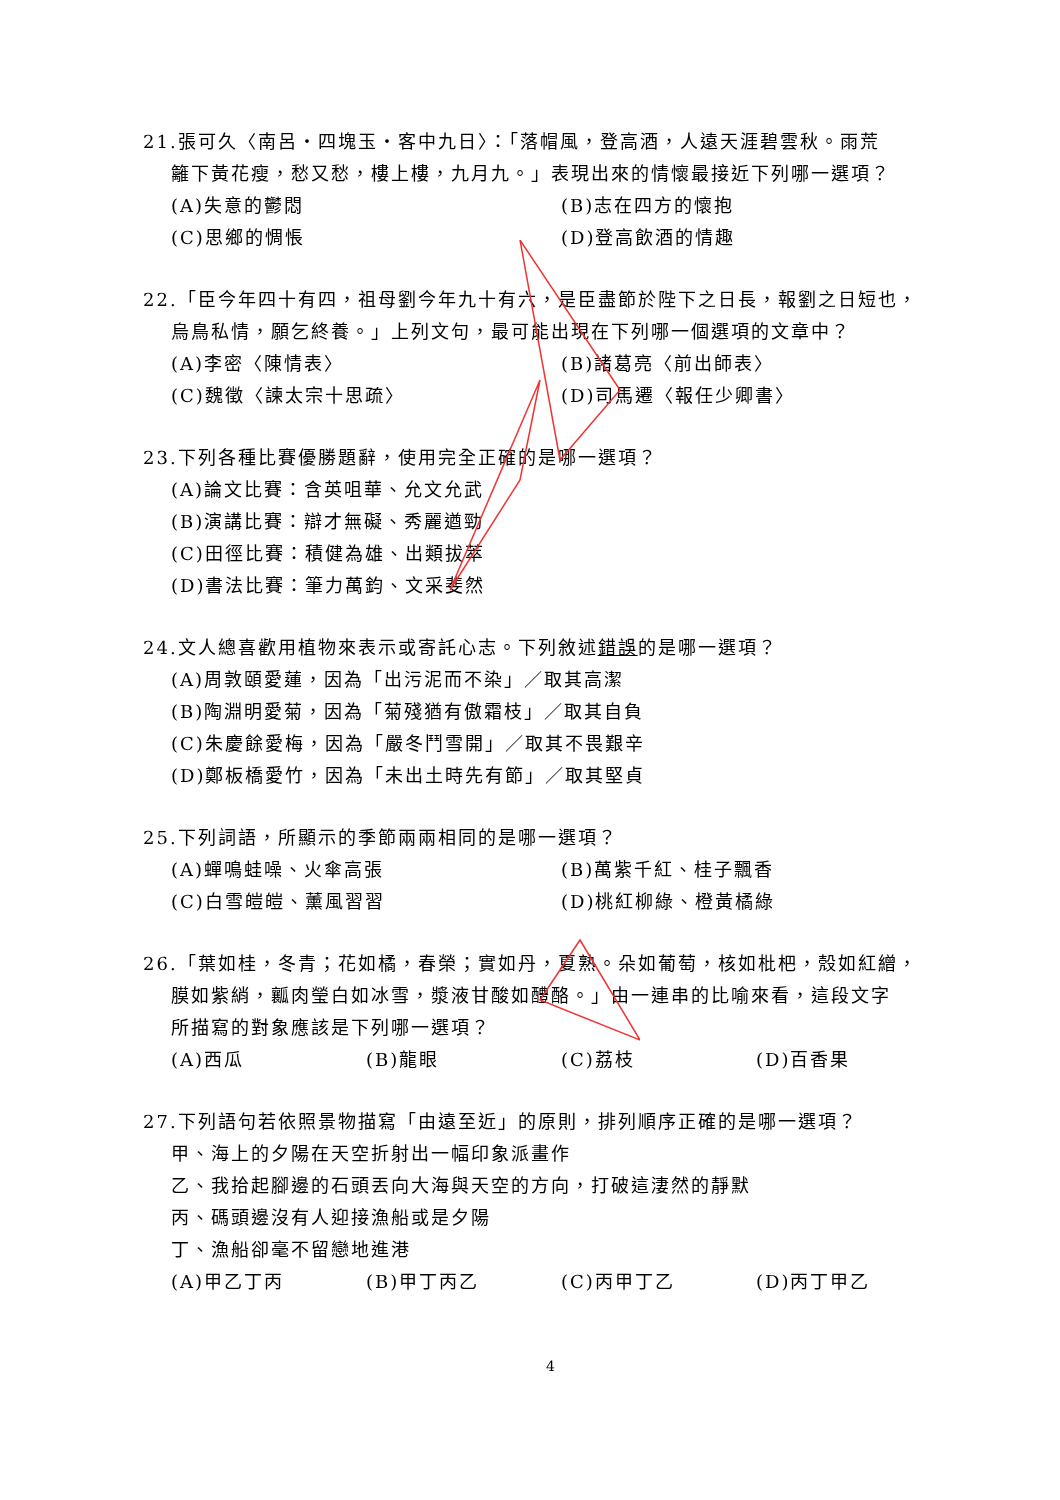21.張可久〈南呂・四塊玉・客中九日〉：「落帽風，登高酒，人遠天涯碧雲秋。雨荒
籬下黃花瘦，愁又愁，樓上樓，九月九。」表現出來的情懷最接近下列哪一選項？
(A)失意的鬱悶 (B)志在四方的懷抱
(C)思鄉的惆悵 (D)登高飲酒的情趣
22.「臣今年四十有四，祖母劉今年九十有六，是臣盡節於陛下之日長，報劉之日短也，
烏鳥私情，願乞終養。」上列文句，最可能出現在下列哪一個選項的文章中？
(A)李密〈陳情表〉 (B)諸葛亮〈前出師表〉
(C)魏徵〈諫太宗十思疏〉 (D)司馬遷〈報任少卿書〉
23.下列各種比賽優勝題辭，使用完全正確的是哪一選項？
(A)論文比賽：含英咀華、允文允武
(B)演講比賽：辯才無礙、秀麗遒勁
(C)田徑比賽：積健為雄、出類拔萃
(D)書法比賽：筆力萬鈞、文采斐然
24.文人總喜歡用植物來表示或寄託心志。下列敘述錯誤的是哪一選項？
(A)周敦頤愛蓮，因為「出污泥而不染」／取其高潔
(B)陶淵明愛菊，因為「菊殘猶有傲霜枝」／取其自負
(C)朱慶餘愛梅，因為「嚴冬鬥雪開」／取其不畏艱辛
(D)鄭板橋愛竹，因為「未出土時先有節」／取其堅貞
25.下列詞語，所顯示的季節兩兩相同的是哪一選項？
(A)蟬鳴蛙噪、火傘高張 (B)萬紫千紅、桂子飄香
(C)白雪皚皚、薰風習習 (D)桃紅柳綠、橙黃橘綠
26.「葉如桂，冬青；花如橘，春榮；實如丹，夏熟。朵如葡萄，核如枇杷，殼如紅繒，
膜如紫綃，瓤肉瑩白如冰雪，漿液甘酸如醴酪。」由一連串的比喻來看，這段文字
所描寫的對象應該是下列哪一選項？
(A)西瓜 (B)龍眼 (C)荔枝 (D)百香果
27.下列語句若依照景物描寫「由遠至近」的原則，排列順序正確的是哪一選項？
甲、海上的夕陽在天空折射出一幅印象派畫作
乙、我拾起腳邊的石頭丟向大海與天空的方向，打破這淒然的靜默
丙、碼頭邊沒有人迎接漁船或是夕陽
丁、漁船卻毫不留戀地進港
(A)甲乙丁丙 (B)甲丁丙乙 (C)丙甲丁乙 (D)丙丁甲乙
4